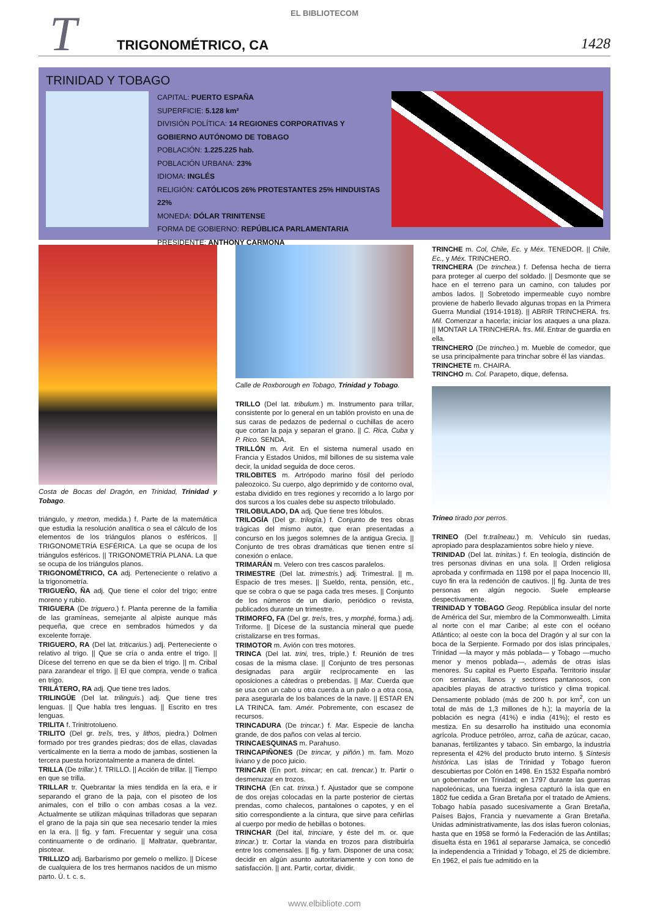EL BIBLIOTECOM
T
TRIGONOMÉTRICO, CA
1428
TRINIDAD Y TOBAGO
CAPITAL: PUERTO ESPAÑA
SUPERFICIE: 5.128 km²
DIVISIÓN POLÍTICA: 14 REGIONES CORPORATIVAS Y GOBIERNO AUTÓNOMO DE TOBAGO
POBLACIÓN: 1.225.225 hab.
POBLACIÓN URBANA: 23%
IDIOMA: INGLÉS
RELIGIÓN: CATÓLICOS 26% PROTESTANTES 25% HINDUISTAS 22%
MONEDA: DÓLAR TRINITENSE
FORMA DE GOBIERNO: REPÚBLICA PARLAMENTARIA
PRESIDENTE: ANTHONY CARMONA
Costa de Bocas del Dragón, en Trinidad, Trinidad y Tobago.
triángulo, y metron, medida.) f. Parte de la matemática que estudia la resolución analítica o sea el cálculo de los elementos de los triángulos planos o esféricos. || TRIGONOMETRÍA ESFÉRICA. La que se ocupa de los triángulos esféricos. || TRIGONOMETRÍA PLANA. La que se ocupa de los triángulos planos.
TRIGONOMÉTRICO, CA adj. Perteneciente o relativo a la trigonometría.
TRIGUEÑO, ÑA adj. Que tiene el color del trigo; entre moreno y rubio.
TRIGUERA (De triguero.) f. Planta perenne de la familia de las gramíneas, semejante al alpiste aunque más pequeña, que crece en sembrados húmedos y da excelente forraje.
TRIGUERO, RA (Del lat. triticarius.) adj. Perteneciente o relativo al trigo. || Que se cría o anda entre el trigo. || Dícese del terreno en que se da bien el trigo. || m. Cribal para zarandear el trigo. || El que compra, vende o trafica en trigo.
TRILÁTERO, RA adj. Que tiene tres lados.
TRILINGÜE (Del lat. trilinguis.) adj. Que tiene tres lenguas. || Que habla tres lenguas. || Escrito en tres lenguas.
TRILITA f. Trinitrotolueno.
TRILITO (Del gr. treîs, tres, y lithos, piedra.) Dolmen formado por tres grandes piedras; dos de ellas, clavadas verticalmente en la tierra a modo de jambas, sostienen la tercera puesta horizontalmente a manera de dintel.
TRILLA (De trillar.) f. TRILLO. || Acción de trillar. || Tiempo en que se trilla.
TRILLAR tr. Quebrantar la mies tendida en la era, e ir separando el grano de la paja, con el pisoteo de los animales, con el trillo o con ambas cosas a la vez. Actualmente se utilizan máquinas trilladoras que separan el grano de la paja sin que sea necesario tender la mies en la era. || fig. y fam. Frecuentar y seguir una cosa continuamente o de ordinario. || Maltratar, quebrantar, pisotear.
TRILLIZO adj. Barbarismo por gemelo o mellizo. || Dícese de cualquiera de los tres hermanos nacidos de un mismo parto. Ú. t. c. s.
Calle de Roxborough en Tobago, Trinidad y Tobago.
TRILLO (Del lat. tribulum.) m. Instrumento para trillar, consistente por lo general en un tablón provisto en una de sus caras de pedazos de pedernal o cuchillas de acero que cortan la paja y separan el grano. || C. Rica, Cuba y P. Rico. SENDA.
TRILLÓN m. Arit. En el sistema numeral usado en Francia y Estados Unidos, mil billones de su sistema vale decir, la unidad seguida de doce ceros.
TRILOBITES m. Artrópodo marino fósil del período paleozoico. Su cuerpo, algo deprimido y de contorno oval, estaba dividido en tres regiones y recorrido a lo largo por dos surcos a los cuales debe su aspecto trilobulado.
TRILOBULADO, DA adj. Que tiene tres lóbulos.
TRILOGÍA (Del gr. trilogía.) f. Conjunto de tres obras trágicas del mismo autor, que eran presentadas a concurso en los juegos solemnes de la antigua Grecia. || Conjunto de tres obras dramáticas que tienen entre sí conexión o enlace.
TRIMARÁN m. Velero con tres cascos paralelos.
TRIMESTRE (Del lat. trimestris.) adj. Trimestral. || m. Espacio de tres meses. || Sueldo, renta, pensión, etc., que se cobra o que se paga cada tres meses. || Conjunto de los números de un diario, periódico o revista, publicados durante un trimestre.
TRIMORFO, FA (Del gr. treís, tres, y morphé, forma.) adj. Triforme. || Dícese de la sustancia mineral que puede cristalizarse en tres formas.
TRIMOTOR m. Avión con tres motores.
TRINCA (Del lat. trini, tres, triple.) f. Reunión de tres cosas de la misma clase. || Conjunto de tres personas designadas para argüir recíprocamente en las oposiciones a cátedras o prebendas. || Mar. Cuerda que se usa con un cabo u otra cuerda a un palo o a otra cosa, para asegurarla de los balances de la nave. || ESTAR EN LA TRINCA. fam. Amér. Pobremente, con escasez de recursos.
TRINCADURA (De trincar.) f. Mar. Especie de lancha grande, de dos paños con velas al tercio.
TRINCAESQUINAS m. Parahuso.
TRINCAPIÑONES (De trincar, y piñón.) m. fam. Mozo liviano y de poco juicio.
TRINCAR (En port. trincar; en cat. trencar.) tr. Partir o desmenuzar en trozos.
TRINCHA (En cat. trinxa.) f. Ajustador que se compone de dos orejas colocadas en la parte posterior de ciertas prendas, como chalecos, pantalones o capotes, y en el sitio correspondiente a la cintura, que sirve para ceñirlas al cuerpo por medio de hebillas o botones.
TRINCHAR (Del ital, trinciare, y éste del m. or. que trincar.) tr. Cortar la vianda en trozos para distribuirla entre los comensales. || fig. y fam. Disponer de una cosa; decidir en algún asunto autoritariamente y con tono de satisfacción. || ant. Partir, cortar, dividir.
TRINCHE m. Col, Chile, Ec. y Méx. TENEDOR. || Chile, Ec., y Méx. TRINCHERO.
TRINCHERA (De trinchea.) f. Defensa hecha de tierra para proteger al cuerpo del soldado. || Desmonte que se hace en el terreno para un camino, con taludes por ambos lados. || Sobretodo impermeable cuyo nombre proviene de haberlo llevado algunas tropas en la Primera Guerra Mundial (1914-1918). || ABRIR TRINCHERA. frs. Mil. Comenzar a hacerla; iniciar los ataques a una plaza. || MONTAR LA TRINCHERA. frs. Mil. Entrar de guardia en ella.
TRINCHERO (De trincheo.) m. Mueble de comedor, que se usa principalmente para trinchar sobre él las viandas.
TRINCHETE m. CHAIRA.
TRINCHO m. Col. Parapeto, dique, defensa.
Trineo tirado por perros.
TRINEO (Del fr.traîneau.) m. Vehículo sin ruedas, apropiado para desplazamientos sobre hielo y nieve.
TRINIDAD (Del lat. trinitas.) f. En teología, distinción de tres personas divinas en una sola. || Orden religiosa aprobada y confirmada en 1198 por el papa Inocencio III, cuyo fin era la redención de cautivos. || fig. Junta de tres personas en algún negocio. Suele emplearse despectivamente.
TRINIDAD Y TOBAGO Geog. República insular del norte de América del Sur, miembro de la Commonwealth. Limita al norte con el mar Caribe; al este con el océano Atlántico; al oeste con la boca del Dragón y al sur con la boca de la Serpiente. Formado por dos islas principales, Trinidad —la mayor y más poblada— y Tobago —mucho menor y menos poblada—, además de otras islas menores. Su capital es Puerto España. Territorio insular con serranías, llanos y sectores pantanosos, con apacibles playas de atractivo turístico y clima tropical. Densamente poblado (más de 200 h. por km<sup>2</sup>, con un total de más de 1,3 millones de h.); la mayoría de la población es negra (41%) e india (41%); el resto es mestiza. En su desarrollo ha instituido una economía agrícola. Produce petróleo, arroz, caña de azúcar, cacao, bananas, fertilizantes y tabaco. Sin embargo, la industria representa el 42% del producto bruto interno. § Síntesis histórica. Las islas de Trinidad y Tobago fueron descubiertas por Colón en 1498. En 1532 España nombró un gobernador en Trinidad; en 1797 durante las guerras napoleónicas, una fuerza inglesa capturó la isla que en 1802 fue cedida a Gran Bretaña por el tratado de Amiens. Tobago había pasado sucesivamente a Gran Bretaña, Países Bajos, Francia y nuevamente a Gran Bretaña. Unidas administrativamente, las dos islas fueron colonias, hasta que en 1958 se formó la Federación de las Antillas; disuelta ésta en 1961 al separarse Jamaica, se concedió la independencia a Trinidad y Tobago, el 25 de diciembre. En 1962, el país fue admitido en la
www.elbibliote.com